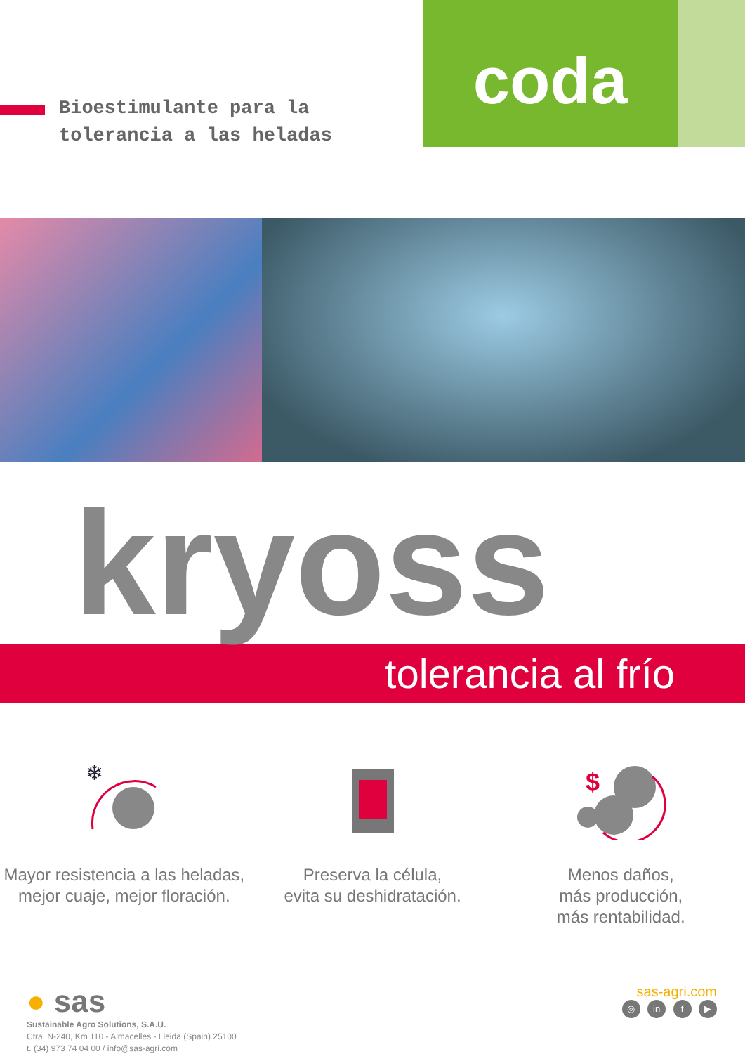Bioestimulante para la
tolerancia a las heladas
coda
kryoss
tolerancia al frío
❄
Mayor resistencia a las heladas,
mejor cuaje, mejor floración.
Preserva la célula,
evita su deshidratación.
$
Menos daños,
más producción,
más rentabilidad.
● sas
Sustainable Agro Solutions, S.A.U.
Ctra. N-240, Km 110 - Almacelles - Lleida (Spain) 25100
t. (34) 973 74 04 00 / info@sas-agri.com
sas-agri.com
◎ in f ▶